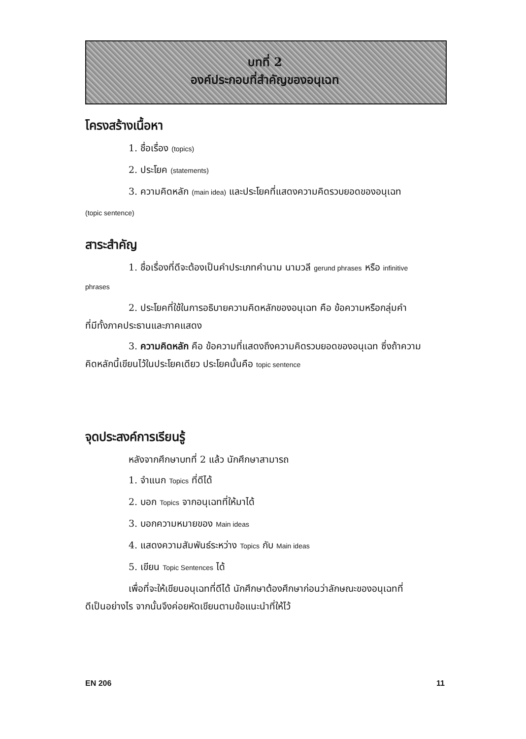บทที่ 2
องค์ประกอบที่สำคัญของอนุเฉท
โครงสร้างเนื้อหา
1. ชื่อเรื่อง (topics)
2. ประโยค (statements)
3. ความคิดหลัก (main idea) และประโยคที่แสดงความคิดรวบยอดของอนุเฉท
(topic sentence)
สาระสำคัญ
1. ชื่อเรื่องที่ดีจะต้องเป็นคำประเภทคำนาม นามวลี gerund phrases หรือ infinitive
phrases
2. ประโยคที่ใช้ในการอธิบายความคิดหลักของอนุเฉท คือ ข้อความหรือกลุ่มคำ
ที่มีทั้งภาคประธานและภาคแสดง
3. ความคิดหลัก คือ ข้อความที่แสดงถึงความคิดรวบยอดของอนุเฉท ซึ่งถ้าความ
คิดหลักนี้เขียนไว้ในประโยคเดียว ประโยคนั้นคือ topic sentence
จุดประสงค์การเรียนรู้
หลังจากศึกษาบทที่ 2 แล้ว นักศึกษาสามารถ
1. จำแนก Topics ที่ดีได้
2. บอก Topics จากอนุเฉทที่ให้มาได้
3. บอกความหมายของ Main ideas
4. แสดงความสัมพันธ์ระหว่าง Topics กับ Main ideas
5. เขียน Topic Sentences ได้
เพื่อที่จะให้เขียนอนุเฉทที่ดีได้ นักศึกษาต้องศึกษาก่อนว่าลักษณะของอนุเฉทที่
ดีเป็นอย่างไร จากนั้นจึงค่อยหัดเขียนตามข้อแนะนำที่ให้ไว้
EN 206 11